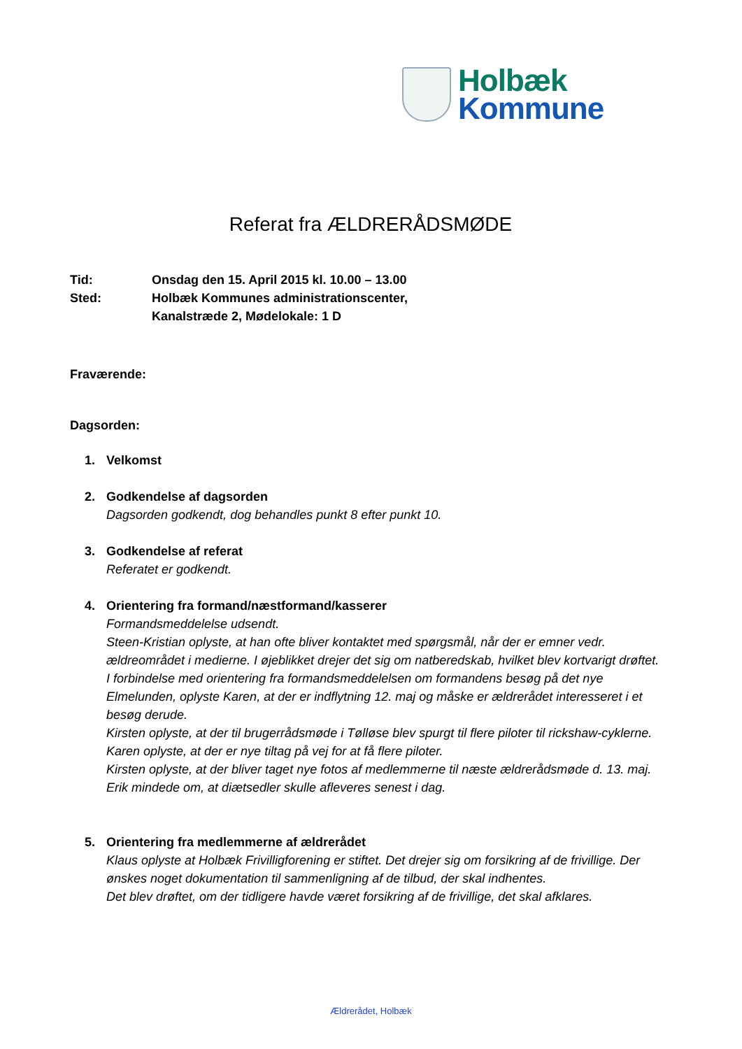Holbæk
Kommune
Referat fra ÆLDRERÅDSMØDE
Tid:
Onsdag den 15. April 2015 kl. 10.00 – 13.00
Sted:
Holbæk Kommunes administrationscenter,
Kanalstræde 2, Mødelokale: 1 D
Fraværende:
Dagsorden:
1. Velkomst
2. Godkendelse af dagsorden
Dagsorden godkendt, dog behandles punkt 8 efter punkt 10.
3. Godkendelse af referat
Referatet er godkendt.
4. Orientering fra formand/næstformand/kasserer
Formandsmeddelelse udsendt.
Steen-Kristian oplyste, at han ofte bliver kontaktet med spørgsmål, når der er emner vedr. ældreområdet i medierne. I øjeblikket drejer det sig om natberedskab, hvilket blev kortvarigt drøftet.
I forbindelse med orientering fra formandsmeddelelsen om formandens besøg på det nye Elmelunden, oplyste Karen, at der er indflytning 12. maj og måske er ældrerådet interesseret i et besøg derude.
Kirsten oplyste, at der til brugerrådsmøde i Tølløse blev spurgt til flere piloter til rickshaw-cyklerne.
Karen oplyste, at der er nye tiltag på vej for at få flere piloter.
Kirsten oplyste, at der bliver taget nye fotos af medlemmerne til næste ældrerådsmøde d. 13. maj.
Erik mindede om, at diætsedler skulle afleveres senest i dag.
5. Orientering fra medlemmerne af ældrerådet
Klaus oplyste at Holbæk Frivilligforening er stiftet. Det drejer sig om forsikring af de frivillige. Der ønskes noget dokumentation til sammenligning af de tilbud, der skal indhentes.
Det blev drøftet, om der tidligere havde været forsikring af de frivillige, det skal afklares.
Ældrerådet, Holbæk